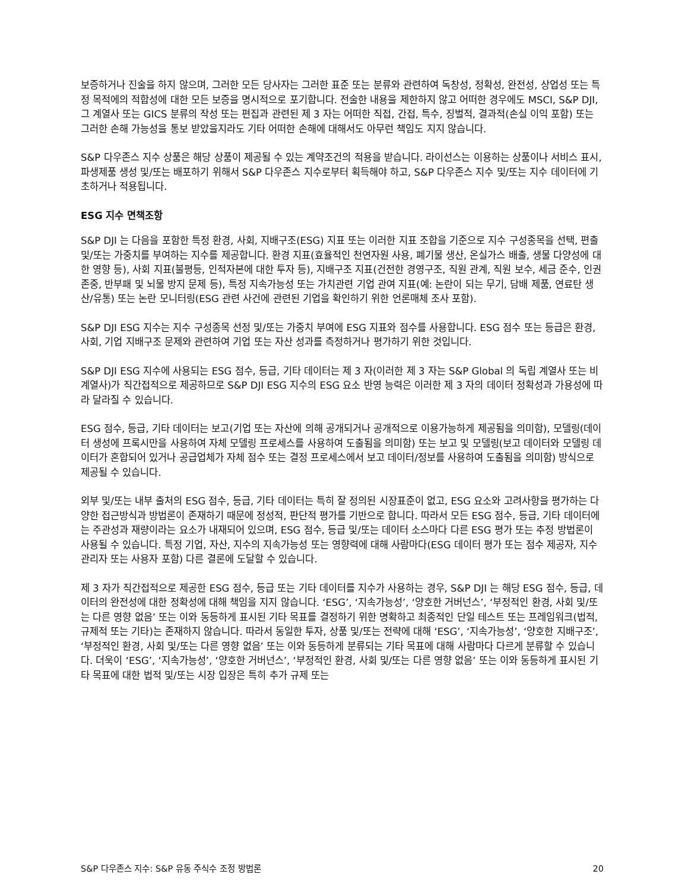보증하거나 진술을 하지 않으며, 그러한 모든 당사자는 그러한 표준 또는 분류와 관련하여 독창성, 정확성, 완전성, 상업성 또는 특정 목적에의 적합성에 대한 모든 보증을 명시적으로 포기합니다. 전술한 내용을 제한하지 않고 어떠한 경우에도 MSCI, S&P DJI, 그 계열사 또는 GICS 분류의 작성 또는 편집과 관련된 제 3 자는 어떠한 직접, 간접, 특수, 징벌적, 결과적(손실 이익 포함) 또는 그러한 손해 가능성을 통보 받았을지라도 기타 어떠한 손해에 대해서도 아무런 책임도 지지 않습니다.
S&P 다우존스 지수 상품은 해당 상품이 제공될 수 있는 계약조건의 적용을 받습니다. 라이선스는 이용하는 상품이나 서비스 표시, 파생제품 생성 및/또는 배포하기 위해서 S&P 다우존스 지수로부터 획득해야 하고, S&P 다우존스 지수 및/또는 지수 데이터에 기초하거나 적용됩니다.
ESG 지수 면책조항
S&P DJI 는 다음을 포함한 특정 환경, 사회, 지배구조(ESG) 지표 또는 이러한 지표 조합을 기준으로 지수 구성종목을 선택, 편출 및/또는 가중치를 부여하는 지수를 제공합니다. 환경 지표(효율적인 천연자원 사용, 폐기물 생산, 온실가스 배출, 생물 다양성에 대한 영향 등), 사회 지표(불평등, 인적자본에 대한 투자 등), 지배구조 지표(건전한 경영구조, 직원 관계, 직원 보수, 세금 준수, 인권 존중, 반부패 및 뇌물 방지 문제 등), 특정 지속가능성 또는 가치관련 기업 관여 지표(예: 논란이 되는 무기, 담배 제품, 연료탄 생산/유통) 또는 논란 모니터링(ESG 관련 사건에 관련된 기업을 확인하기 위한 언론매체 조사 포함).
S&P DJI ESG 지수는 지수 구성종목 선정 및/또는 가중치 부여에 ESG 지표와 점수를 사용합니다. ESG 점수 또는 등급은 환경, 사회, 기업 지배구조 문제와 관련하여 기업 또는 자산 성과를 측정하거나 평가하기 위한 것입니다.
S&P DJI ESG 지수에 사용되는 ESG 점수, 등급, 기타 데이터는 제 3 자(이러한 제 3 자는 S&P Global 의 독립 계열사 또는 비계열사)가 직간접적으로 제공하므로 S&P DJI ESG 지수의 ESG 요소 반영 능력은 이러한 제 3 자의 데이터 정확성과 가용성에 따라 달라질 수 있습니다.
ESG 점수, 등급, 기타 데이터는 보고(기업 또는 자산에 의해 공개되거나 공개적으로 이용가능하게 제공됨을 의미함), 모델링(데이터 생성에 프록시만을 사용하여 자체 모델링 프로세스를 사용하여 도출됨을 의미함) 또는 보고 및 모델링(보고 데이터와 모델링 데이터가 혼합되어 있거나 공급업체가 자체 점수 또는 결정 프로세스에서 보고 데이터/정보를 사용하여 도출됨을 의미함) 방식으로 제공될 수 있습니다.
외부 및/또는 내부 출처의 ESG 점수, 등급, 기타 데이터는 특히 잘 정의된 시장표준이 없고, ESG 요소와 고려사항을 평가하는 다양한 접근방식과 방법론이 존재하기 때문에 정성적, 판단적 평가를 기반으로 합니다. 따라서 모든 ESG 점수, 등급, 기타 데이터에는 주관성과 재량이라는 요소가 내재되어 있으며, ESG 점수, 등급 및/또는 데이터 소스마다 다른 ESG 평가 또는 추정 방법론이 사용될 수 있습니다. 특정 기업, 자산, 지수의 지속가능성 또는 영향력에 대해 사람마다(ESG 데이터 평가 또는 점수 제공자, 지수 관리자 또는 사용자 포함) 다른 결론에 도달할 수 있습니다.
제 3 자가 직간접적으로 제공한 ESG 점수, 등급 또는 기타 데이터를 지수가 사용하는 경우, S&P DJI 는 해당 ESG 점수, 등급, 데이터의 완전성에 대한 정확성에 대해 책임을 지지 않습니다. ‘ESG’, ‘지속가능성’, ‘양호한 거버넌스’, ‘부정적인 환경, 사회 및/또는 다른 영향 없음’ 또는 이와 동등하게 표시된 기타 목표를 결정하기 위한 명확하고 최종적인 단일 테스트 또는 프레임워크(법적, 규제적 또는 기타)는 존재하지 않습니다. 따라서 동일한 투자, 상품 및/또는 전략에 대해 ‘ESG’, ‘지속가능성’, ‘양호한 지배구조’, ‘부정적인 환경, 사회 및/또는 다른 영향 없음’ 또는 이와 동등하게 분류되는 기타 목표에 대해 사람마다 다르게 분류할 수 있습니다. 더욱이 ‘ESG’, ‘지속가능성’, ‘양호한 거버넌스’, ‘부정적인 환경, 사회 및/또는 다른 영향 없음’ 또는 이와 동등하게 표시된 기타 목표에 대한 법적 및/또는 시장 입장은 특히 추가 규제 또는
S&P 다우존스 지수: S&P 유동 주식수 조정 방법론 20